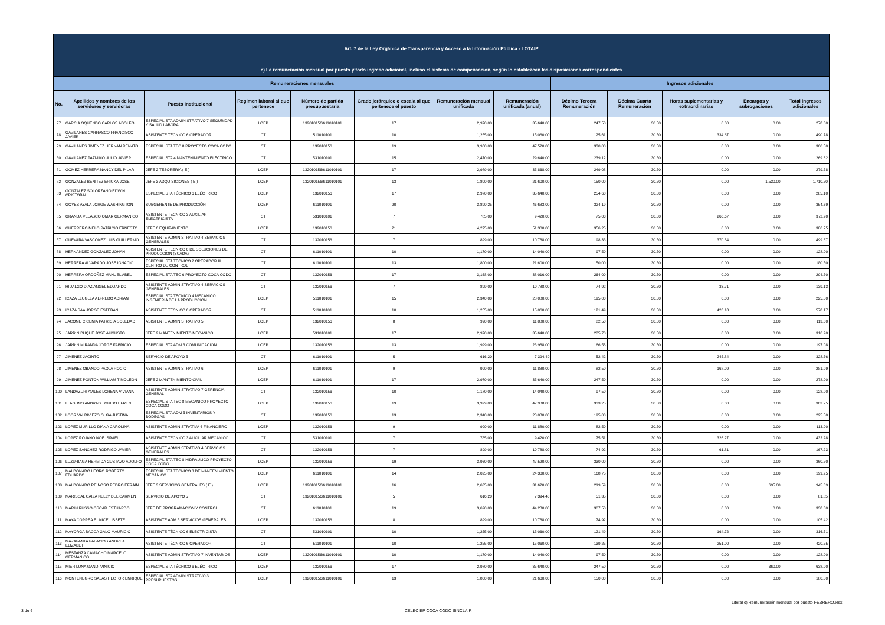| Art. 7 de la Ley Orgánica de Transparencia y Acceso a la Información Pública - LOTAIP | | | | | | | | | | | | |
| --- | --- | --- | --- | --- | --- | --- | --- | --- | --- | --- | --- | --- |
| c) La remuneración mensual por puesto y todo ingreso adicional, incluso el sistema de compensación, según lo establezcan las disposiciones correspondientes | | | | | | | | | | | | |
| Remuneraciones mensuales | | | | | | | | Ingresos adicionales | | | | |
| No. | Apellidos y nombres de los servidores y servidoras | Puesto Institucional | Regimen laboral al que pertenece | Número de partida presupuestaria | Grado jerárquico o escala al que pertenece el puesto | Remuneración mensual unificada | Remuneración unificada (anual) | Décimo Tercera Remuneración | Décima Cuarta Remuneración | Horas suplementarias y extraordinarias | Encargos y subrogaciones | Total ingresos adicionales |
| 77 | GARCIA OQUENDO CARLOS ADOLFO | ESPECIALISTA ADMINISTRATIVO 7 SEGURIDAD Y SALUD LABORAL | LOEP | 132010156/611010101 | 17 | 2,970.00 | 35,640.00 | 247.50 | 30.50 | 0.00 | 0.00 | 278.00 |
| 78 | GAVILANES CARRASCO FRANCISCO JAVIER | ASISTENTE TÉCNICO 6 OPERADOR | CT | 511010101 | 10 | 1,255.00 | 15,060.00 | 125.61 | 30.50 | 334.67 | 0.00 | 490.78 |
| 79 | GAVILANES JIMENEZ HERNAN RENATO | ESPECIALISTA TEC 8 PROYECTO COCA CODO | CT | 132010156 | 19 | 3,960.00 | 47,520.00 | 330.00 | 30.50 | 0.00 | 0.00 | 360.50 |
| 80 | GAVILANEZ PAZMIÑO JULIO JAVIER | ESPECIALISTA 4 MANTENIMIENTO ELÉCTRICO | CT | 531010101 | 15 | 2,470.00 | 29,640.00 | 239.12 | 30.50 | 0.00 | 0.00 | 269.62 |
| 81 | GOMEZ HERRERA NANCY DEL PILAR | JEFE 2 TESORERIA ( E ) | LOEP | 132010156/611010101 | 17 | 2,989.00 | 35,868.00 | 249.08 | 30.50 | 0.00 | 0.00 | 279.58 |
| 82 | GONZALEZ BENITEZ ERICKA JOSE | JEFE 3 ADQUISICIONES ( E ) | LOEP | 132010156/611010101 | 13 | 1,800.00 | 21,600.00 | 150.00 | 30.50 | 0.00 | 1,530.00 | 1,710.50 |
| 83 | GONZALEZ SOLORZANO EDWIN CRISTOBAL | ESPECIALISTA TÉCNICO 6 ELÉCTRICO | LOEP | 132010156 | 17 | 2,970.00 | 35,640.00 | 254.60 | 30.50 | 0.00 | 0.00 | 285.10 |
| 84 | GOYES AYALA JORGE WASHINGTON | SUBGERENTE DE PRODUCCIÓN | LOEP | 611010101 | 20 | 3,890.25 | 46,683.00 | 324.19 | 30.50 | 0.00 | 0.00 | 354.69 |
| 85 | GRANDA VELASCO OMAR GERMANICO | ASISTENTE TECNICO 3 AUXILIAR ELECTRICISTA | CT | 531010101 | 7 | 785.00 | 9,420.00 | 75.03 | 30.50 | 266.67 | 0.00 | 372.20 |
| 86 | GUERRERO MELO PATRICIO ERNESTO | JEFE 6 EQUIPAMIENTO | LOEP | 132010156 | 21 | 4,275.00 | 51,300.00 | 356.25 | 30.50 | 0.00 | 0.00 | 386.75 |
| 87 | GUEVARA VASCONEZ LUIS GUILLERMO | ASISTENTE ADMINISTRATIVO 4 SERVICIOS GENERALES | CT | 132010156 | 7 | 899.00 | 10,788.00 | 98.33 | 30.50 | 370.84 | 0.00 | 499.67 |
| 88 | HERNANDEZ GONZALEZ JOHAN | ASISTENTE TECNICO 6 DE SOLUCIONES DE PRODUCCION (SCADA) | CT | 611010101 | 10 | 1,170.00 | 14,040.00 | 97.50 | 30.50 | 0.00 | 0.00 | 128.00 |
| 89 | HERRERA ALVARADO JOSE IGNACIO | ESPECIALISTA TECNICO 2 OPERADOR III CENTRO DE CONTROL | CT | 611010101 | 13 | 1,800.00 | 21,600.00 | 150.00 | 30.50 | 0.00 | 0.00 | 180.50 |
| 90 | HERRERA ORDOÑEZ MANUEL ABEL | ESPECIALISTA TEC 6 PROYECTO COCA CODO | CT | 132010156 | 17 | 3,168.00 | 38,016.00 | 264.00 | 30.50 | 0.00 | 0.00 | 294.50 |
| 91 | HIDALGO DIAZ ANGEL EDUARDO | ASISTENTE ADMINISTRATIVO 4 SERVICIOS GENERALES | CT | 132010156 | 7 | 899.00 | 10,788.00 | 74.92 | 30.50 | 33.71 | 0.00 | 139.13 |
| 92 | ICAZA LLUGLLA ALFREDO ADRIAN | ESPECIALISTA TECNICO 4 MECANICO INGENIERIA DE LA PRODUCCION | LOEP | 511010101 | 15 | 2,340.00 | 28,080.00 | 195.00 | 30.50 | 0.00 | 0.00 | 225.50 |
| 93 | ICAZA SAA JORGE ESTEBAN | ASISTENTE TECNICO 6 OPERADOR | CT | 511010101 | 10 | 1,255.00 | 15,060.00 | 121.49 | 30.50 | 426.18 | 0.00 | 578.17 |
| 94 | JACOME CICENIA PATRICIA SOLEDAD | ASISTENTE ADMINISTRATIVO 5 | LOEP | 132010156 | 8 | 990.00 | 11,880.00 | 82.50 | 30.50 | 0.00 | 0.00 | 113.00 |
| 95 | JARRIN DUQUE JOSE AUGUSTO | JEFE 2 MANTENIMIENTO MECANICO | LOEP | 531010101 | 17 | 2,970.00 | 35,640.00 | 285.70 | 30.50 | 0.00 | 0.00 | 316.20 |
| 96 | JARRIN MIRANDA JORGE FABRICIO | ESPECIALISTA ADM 3 COMUNICACIÓN | LOEP | 132010156 | 13 | 1,999.00 | 23,988.00 | 166.58 | 30.50 | 0.00 | 0.00 | 197.08 |
| 97 | JIMENEZ JACINTO | SERVICIO DE APOYO 5 | CT | 611010101 | 5 | 616.20 | 7,394.40 | 52.42 | 30.50 | 245.84 | 0.00 | 328.76 |
| 98 | JIMENEZ OBANDO PAOLA ROCIO | ASISTENTE ADMINISTRATIVO 6 | LOEP | 611010101 | 9 | 990.00 | 11,880.00 | 82.50 | 30.50 | 168.09 | 0.00 | 281.09 |
| 99 | JIMENEZ PONTON WILLIAM TIMOLEON | JEFE 2 MANTENIMIENTO CIVIL | LOEP | 611010101 | 17 | 2,970.00 | 35,640.00 | 247.50 | 30.50 | 0.00 | 0.00 | 278.00 |
| 100 | LANDAZURI AVILES LORENA VIVIANA | ASISTENTE ADMINISTRATIVO 7 GERENCIA GENERAL | CT | 132010156 | 10 | 1,170.00 | 14,040.00 | 97.50 | 30.50 | 0.00 | 0.00 | 128.00 |
| 101 | LLAGUNO ANDRADE GUIDO EFREN | ESPECIALISTA TEC 8 MECANICO PROYECTO COCA CODO | LOEP | 132010156 | 19 | 3,999.00 | 47,988.00 | 333.25 | 30.50 | 0.00 | 0.00 | 363.75 |
| 102 | LOOR VALDIVIEZO OLGA JUSTINA | ESPECIALISTA ADM 5 INVENTARIOS Y BODEGAS | CT | 132010156 | 13 | 2,340.00 | 28,080.00 | 195.00 | 30.50 | 0.00 | 0.00 | 225.50 |
| 103 | LOPEZ MURILLO DIANA CAROLINA | ASISTENTE ADMINISTRATIVA 6 FINANCIERO | LOEP | 132010156 | 9 | 990.00 | 11,880.00 | 82.50 | 30.50 | 0.00 | 0.00 | 113.00 |
| 104 | LOPEZ ROJANO NOE ISRAEL | ASISTENTE TECNICO 3 AUXILIAR MECANICO | CT | 531010101 | 7 | 785.00 | 9,420.00 | 75.51 | 30.50 | 326.27 | 0.00 | 432.28 |
| 105 | LOPEZ SANCHEZ RODRIGO JAVIER | ASISTENTE ADMINISTRATIVO 4 SERVICIOS GENERALES | CT | 132010156 | 7 | 899.00 | 10,788.00 | 74.92 | 30.50 | 61.81 | 0.00 | 167.23 |
| 106 | LUZURIAGA HERMIDA GUSTAVO ADOLFO | ESPECIALISTA TEC 8 HIDRAULICO PROYECTO COCA CODO | LOEP | 132010156 | 19 | 3,960.00 | 47,520.00 | 330.00 | 30.50 | 0.00 | 0.00 | 360.50 |
| 107 | MALDONADO LEORO ROBERTO EDUARDO | ESPECIALISTA TECNICO 3 DE MANTENIMIENTO MECANICO | LOEP | 611010101 | 14 | 2,025.00 | 24,300.00 | 168.75 | 30.50 | 0.00 | 0.00 | 199.25 |
| 108 | MALDONADO REINOSO PEDRO EFRAIN | JEFE 3 SERVICIOS GENERALES ( E ) | LOEP | 132010156/611010101 | 16 | 2,635.00 | 31,620.00 | 219.59 | 30.50 | 0.00 | 695.00 | 945.09 |
| 109 | MARISCAL CAIZA NELLY DEL CARMEN | SERVICIO DE APOYO 5 | CT | 132010156/611010101 | 5 | 616.20 | 7,394.40 | 51.35 | 30.50 | 0.00 | 0.00 | 81.85 |
| 110 | MARIN RUSSO OSCAR ESTUARDO | JEFE DE PROGRAMACION Y CONTROL | CT | 611010101 | 19 | 3,690.00 | 44,280.00 | 307.50 | 30.50 | 0.00 | 0.00 | 338.00 |
| 111 | MAYA CORREA EUNICE LISSETE | ASISTENTE ADM 5 SERVICIOS GENERALES | LOEP | 132010156 | 8 | 899.00 | 10,788.00 | 74.92 | 30.50 | 0.00 | 0.00 | 105.42 |
| 112 | MAYORGA BACCA GALO MAURICIO | ASISTENTE TÉCNICO 6 ELECTRICISTA | CT | 531010101 | 10 | 1,255.00 | 15,060.00 | 121.49 | 30.50 | 164.72 | 0.00 | 316.71 |
| 113 | MAZAPANTA PALACIOS ANDREA ELIZABETH | ASISTENTE TÉCNICO 6 OPERADOR | CT | 511010101 | 10 | 1,255.00 | 15,060.00 | 139.25 | 30.50 | 251.00 | 0.00 | 420.75 |
| 114 | MESTANZA CAMACHO MARCELO GERMANICO | ASISTENTE ADMINISTRATIVO 7 INVENTARIOS | LOEP | 132010156/611010101 | 10 | 1,170.00 | 14,040.00 | 97.50 | 30.50 | 0.00 | 0.00 | 128.00 |
| 115 | MIER LUNA GANDI VINICIO | ESPECIALISTA TÉCNICO 6 ELÉCTRICO | LOEP | 132010156 | 17 | 2,970.00 | 35,640.00 | 247.50 | 30.50 | 0.00 | 360.00 | 638.00 |
| 116 | MONTENEGRO SALAS HECTOR ENRIQUE | ESPECIALISTA ADMINISTRATIVO 3 PRESUPUESTOS | LOEP | 132010156/611010101 | 13 | 1,800.00 | 21,600.00 | 150.00 | 30.50 | 0.00 | 0.00 | 180.50 |
Literal c) Remuneración mensual por puesto FEBRERO.xlsx
3 de 6 CELEC EP COCA CODO SINCLAIR